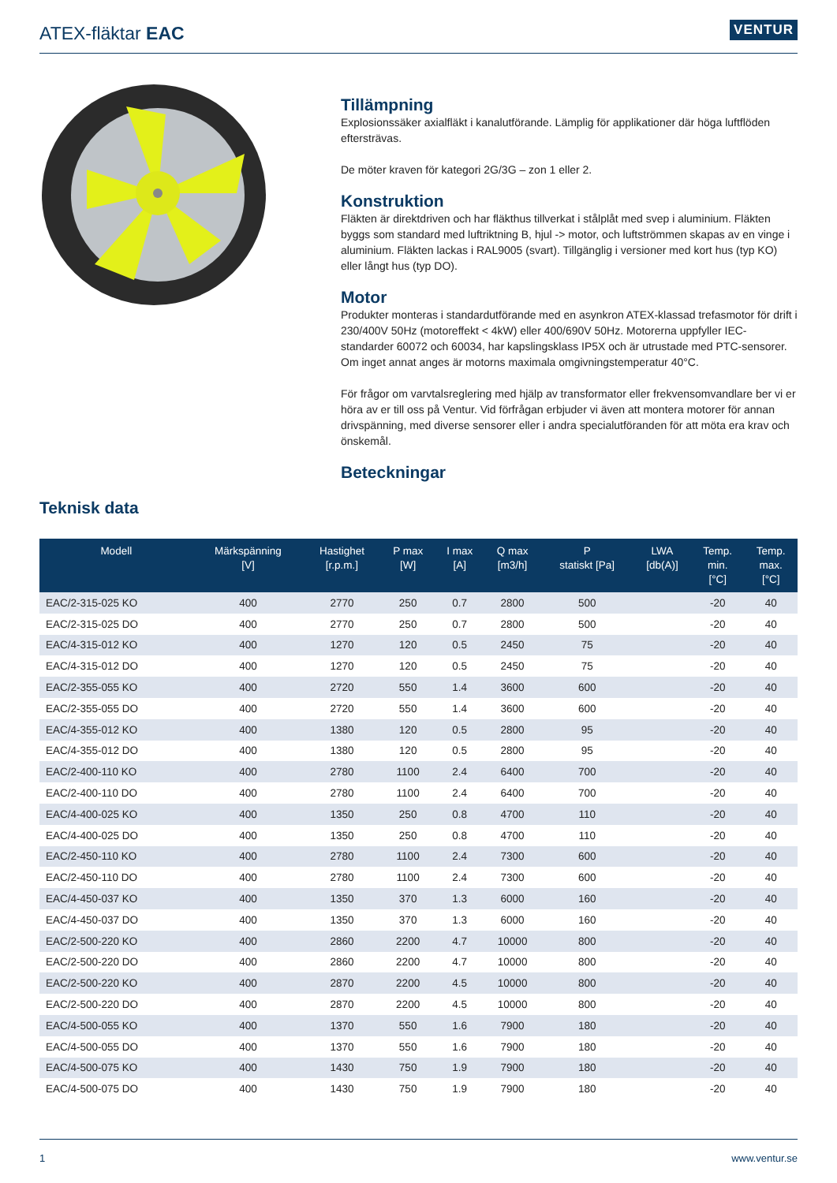ATEX-fläktar EAC
VENTUR
Tillämpning
Explosionssäker axialfläkt i kanalutförande. Lämplig för applikationer där höga luftflöden eftersträvas.
De möter kraven för kategori 2G/3G – zon 1 eller 2.
Konstruktion
Fläkten är direktdriven och har fläkthus tillverkat i stålplåt med svep i aluminium. Fläkten byggs som standard med luftriktning B, hjul -> motor, och luftströmmen skapas av en vinge i aluminium. Fläkten lackas i RAL9005 (svart). Tillgänglig i versioner med kort hus (typ KO) eller långt hus (typ DO).
Motor
Produkter monteras i standardutförande med en asynkron ATEX-klassad trefasmotor för drift i 230/400V 50Hz (motoreffekt < 4kW) eller 400/690V 50Hz. Motorerna uppfyller IEC-standarder 60072 och 60034, har kapslingsklass IP5X och är utrustade med PTC-sensorer. Om inget annat anges är motorns maximala omgivningstemperatur 40°C.
För frågor om varvtalsreglering med hjälp av transformator eller frekvensomvandlare ber vi er höra av er till oss på Ventur. Vid förfrågan erbjuder vi även att montera motorer för annan drivspänning, med diverse sensorer eller i andra specialutföranden för att möta era krav och önskemål.
Beteckningar
Teknisk data
| Modell | Märkspänning [V] | Hastighet [r.p.m.] | P max [W] | I max [A] | Q max [m3/h] | P statiskt [Pa] | LWA [db(A)] | Temp. min. [°C] | Temp. max. [°C] |
| --- | --- | --- | --- | --- | --- | --- | --- | --- | --- |
| EAC/2-315-025 KO | 400 | 2770 | 250 | 0.7 | 2800 | 500 | | -20 | 40 |
| EAC/2-315-025 DO | 400 | 2770 | 250 | 0.7 | 2800 | 500 | | -20 | 40 |
| EAC/4-315-012 KO | 400 | 1270 | 120 | 0.5 | 2450 | 75 | | -20 | 40 |
| EAC/4-315-012 DO | 400 | 1270 | 120 | 0.5 | 2450 | 75 | | -20 | 40 |
| EAC/2-355-055 KO | 400 | 2720 | 550 | 1.4 | 3600 | 600 | | -20 | 40 |
| EAC/2-355-055 DO | 400 | 2720 | 550 | 1.4 | 3600 | 600 | | -20 | 40 |
| EAC/4-355-012 KO | 400 | 1380 | 120 | 0.5 | 2800 | 95 | | -20 | 40 |
| EAC/4-355-012 DO | 400 | 1380 | 120 | 0.5 | 2800 | 95 | | -20 | 40 |
| EAC/2-400-110 KO | 400 | 2780 | 1100 | 2.4 | 6400 | 700 | | -20 | 40 |
| EAC/2-400-110 DO | 400 | 2780 | 1100 | 2.4 | 6400 | 700 | | -20 | 40 |
| EAC/4-400-025 KO | 400 | 1350 | 250 | 0.8 | 4700 | 110 | | -20 | 40 |
| EAC/4-400-025 DO | 400 | 1350 | 250 | 0.8 | 4700 | 110 | | -20 | 40 |
| EAC/2-450-110 KO | 400 | 2780 | 1100 | 2.4 | 7300 | 600 | | -20 | 40 |
| EAC/2-450-110 DO | 400 | 2780 | 1100 | 2.4 | 7300 | 600 | | -20 | 40 |
| EAC/4-450-037 KO | 400 | 1350 | 370 | 1.3 | 6000 | 160 | | -20 | 40 |
| EAC/4-450-037 DO | 400 | 1350 | 370 | 1.3 | 6000 | 160 | | -20 | 40 |
| EAC/2-500-220 KO | 400 | 2860 | 2200 | 4.7 | 10000 | 800 | | -20 | 40 |
| EAC/2-500-220 DO | 400 | 2860 | 2200 | 4.7 | 10000 | 800 | | -20 | 40 |
| EAC/2-500-220 KO | 400 | 2870 | 2200 | 4.5 | 10000 | 800 | | -20 | 40 |
| EAC/2-500-220 DO | 400 | 2870 | 2200 | 4.5 | 10000 | 800 | | -20 | 40 |
| EAC/4-500-055 KO | 400 | 1370 | 550 | 1.6 | 7900 | 180 | | -20 | 40 |
| EAC/4-500-055 DO | 400 | 1370 | 550 | 1.6 | 7900 | 180 | | -20 | 40 |
| EAC/4-500-075 KO | 400 | 1430 | 750 | 1.9 | 7900 | 180 | | -20 | 40 |
| EAC/4-500-075 DO | 400 | 1430 | 750 | 1.9 | 7900 | 180 | | -20 | 40 |
1 www.ventur.se